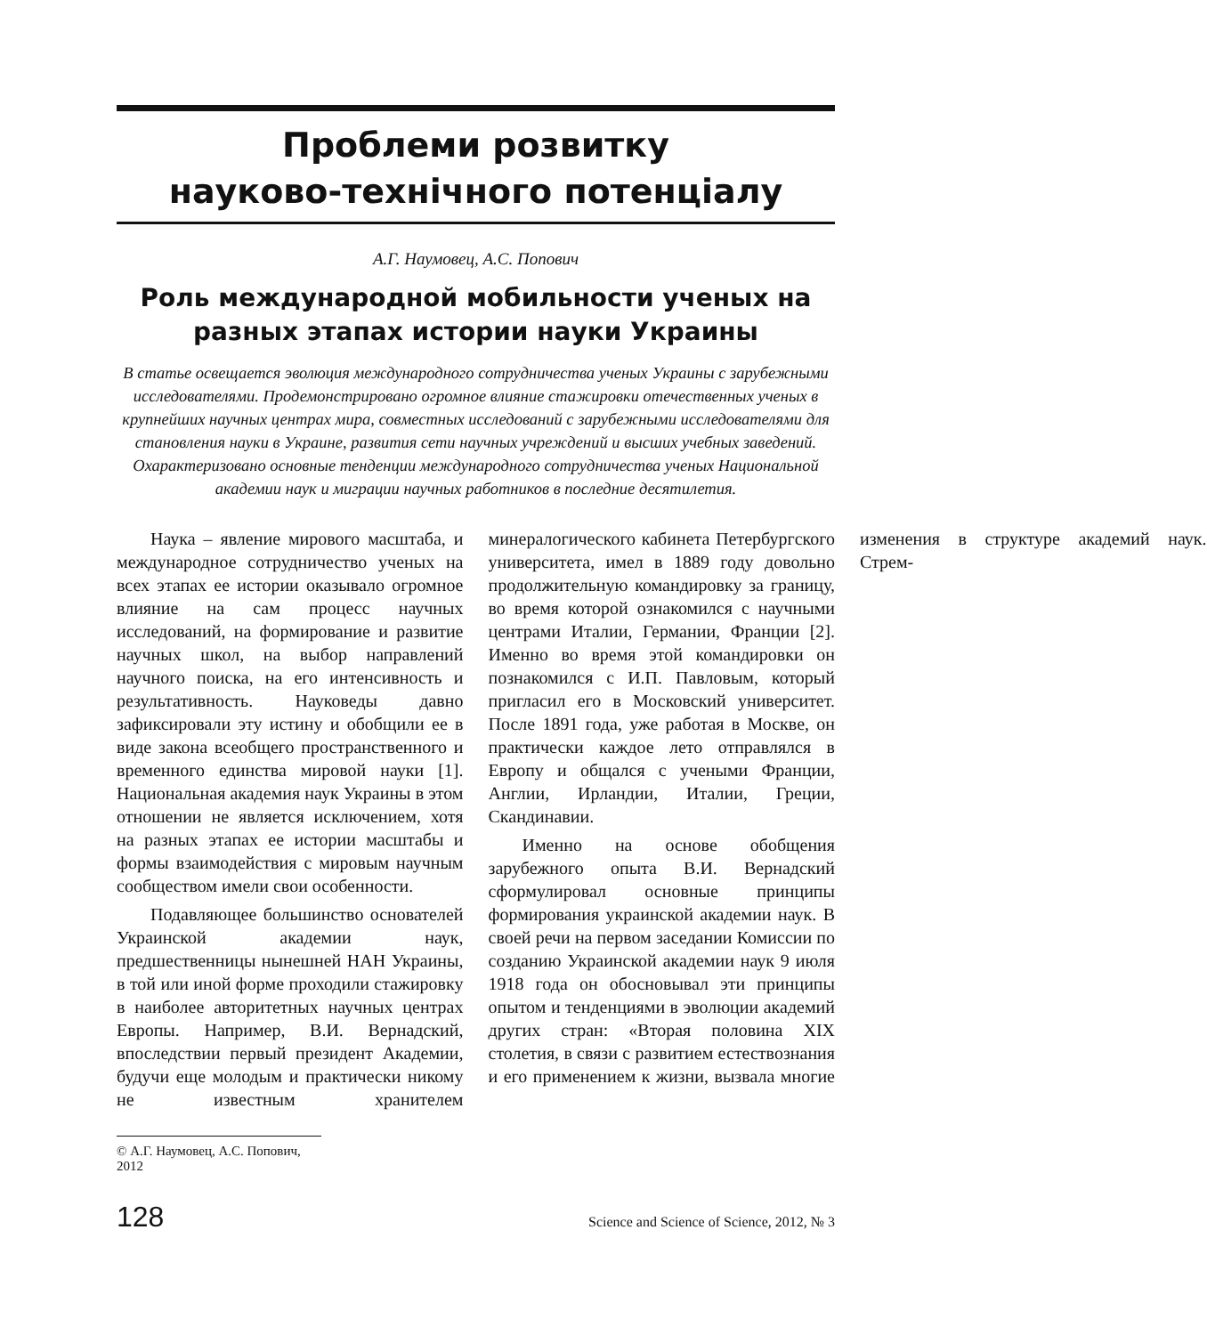Проблеми розвитку
науково-технічного потенціалу
А.Г. Наумовец, А.С. Попович
Роль международной мобильности ученых на разных этапах истории науки Украины
В статье освещается эволюция международного сотрудничества ученых Украины с зарубежными исследователями. Продемонстрировано огромное влияние стажировки отечественных ученых в крупнейших научных центрах мира, совместных исследований с зарубежными исследователями для становления науки в Украине, развития сети научных учреждений и высших учебных заведений. Охарактеризовано основные тенденции международного сотрудничества ученых Национальной академии наук и миграции научных работников в последние десятилетия.
Наука – явление мирового масштаба, и международное сотрудничество ученых на всех этапах ее истории оказывало огромное влияние на сам процесс научных исследований, на формирование и развитие научных школ, на выбор направлений научного поиска, на его интенсивность и результативность. Науковеды давно зафиксировали эту истину и обобщили ее в виде закона всеобщего пространственного и временного единства мировой науки [1]. Национальная академия наук Украины в этом отношении не является исключением, хотя на разных этапах ее истории масштабы и формы взаимодействия с мировым научным сообществом имели свои особенности.
Подавляющее большинство основателей Украинской академии наук, предшественницы нынешней НАН Украины, в той или иной форме проходили стажировку в наиболее авторитетных научных центрах Европы. Например, В.И. Вернадский, впоследствии первый президент Академии, будучи еще молодым и практически никому не известным хранителем минералогического кабинета Петербургского университета, имел в 1889 году довольно продолжительную командировку за границу, во время которой ознакомился с научными центрами Италии, Германии, Франции [2]. Именно во время этой командировки он познакомился с И.П. Павловым, который пригласил его в Московский университет. После 1891 года, уже работая в Москве, он практически каждое лето отправлялся в Европу и общался с учеными Франции, Англии, Ирландии, Италии, Греции, Скандинавии.
Именно на основе обобщения зарубежного опыта В.И. Вернадский сформулировал основные принципы формирования украинской академии наук. В своей речи на первом заседании Комиссии по созданию Украинской академии наук 9 июля 1918 года он обосновывал эти принципы опытом и тенденциями в эволюции академий других стран: «Вторая половина XIX столетия, в связи с развитием естествознания и его применением к жизни, вызвала многие изменения в структуре академий наук. Стрем-
© А.Г. Наумовец, А.С. Попович, 2012
128 Science and Science of Science, 2012, № 3